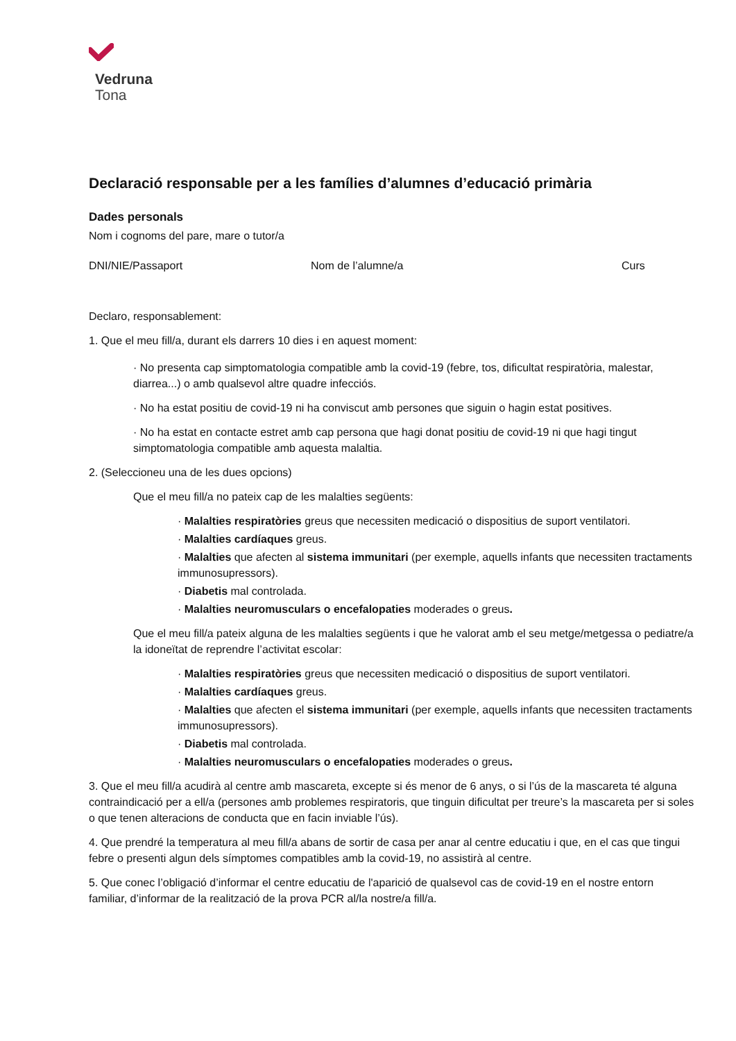Vedruna
Tona
Declaració responsable per a les famílies d’alumnes d’educació primària
Dades personals
Nom i cognoms del pare, mare o tutor/a
DNI/NIE/Passaport Nom de l’alumne/a Curs
Declaro, responsablement:
1. Que el meu fill/a, durant els darrers 10 dies i en aquest moment:
· No presenta cap simptomatologia compatible amb la covid-19 (febre, tos, dificultat respiratòria, malestar, diarrea...) o amb qualsevol altre quadre infecciós.
· No ha estat positiu de covid-19 ni ha conviscut amb persones que siguin o hagin estat positives.
· No ha estat en contacte estret amb cap persona que hagi donat positiu de covid-19 ni que hagi tingut simptomatologia compatible amb aquesta malaltia.
2. (Seleccioneu una de les dues opcions)
Que el meu fill/a no pateix cap de les malalties següents:
· Malalties respiratòries greus que necessiten medicació o dispositius de suport ventilatori.
· Malalties cardíaques greus.
· Malalties que afecten al sistema immunitari (per exemple, aquells infants que necessiten tractaments immunosupressors).
· Diabetis mal controlada.
· Malalties neuromusculars o encefalopaties moderades o greus.
Que el meu fill/a pateix alguna de les malalties següents i que he valorat amb el seu metge/metgessa o pediatre/a la idoneïtat de reprendre l’activitat escolar:
· Malalties respiratòries greus que necessiten medicació o dispositius de suport ventilatori.
· Malalties cardíaques greus.
· Malalties que afecten el sistema immunitari (per exemple, aquells infants que necessiten tractaments immunosupressors).
· Diabetis mal controlada.
· Malalties neuromusculars o encefalopaties moderades o greus.
3. Que el meu fill/a acudirà al centre amb mascareta, excepte si és menor de 6 anys, o si l’ús de la mascareta té alguna contraindicació per a ell/a (persones amb problemes respiratoris, que tinguin dificultat per treure’s la mascareta per si soles o que tenen alteracions de conducta que en facin inviable l’ús).
4. Que prendré la temperatura al meu fill/a abans de sortir de casa per anar al centre educatiu i que, en el cas que tingui febre o presenti algun dels símptomes compatibles amb la covid-19, no assistirà al centre.
5. Que conec l’obligació d’informar el centre educatiu de l'aparició de qualsevol cas de covid-19 en el nostre entorn familiar, d’informar de la realització de la prova PCR al/la nostre/a fill/a.